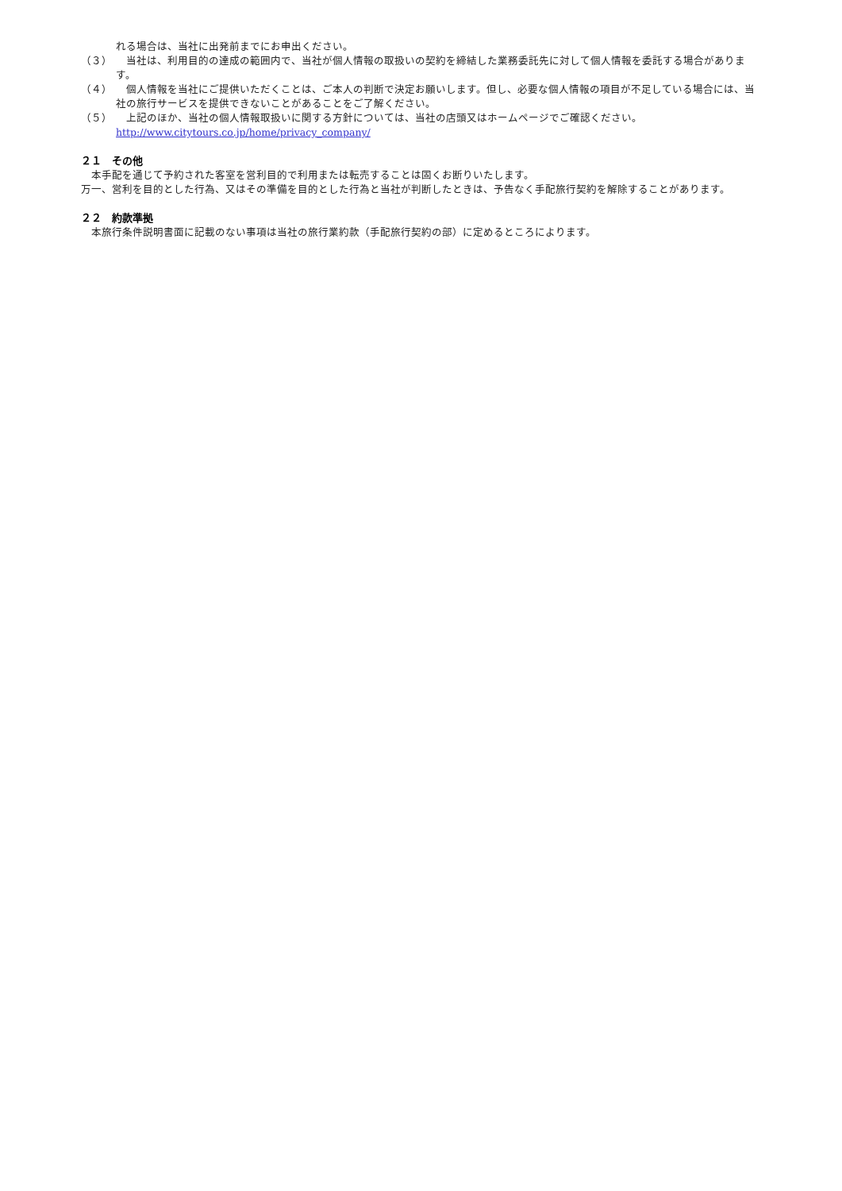れる場合は、当社に出発前までにお申出ください。
（３）　当社は、利用目的の達成の範囲内で、当社が個人情報の取扱いの契約を締結した業務委託先に対して個人情報を委託する場合があります。
（４）　個人情報を当社にご提供いただくことは、ご本人の判断で決定お願いします。但し、必要な個人情報の項目が不足している場合には、当社の旅行サービスを提供できないことがあることをご了解ください。
（５）　上記のほか、当社の個人情報取扱いに関する方針については、当社の店頭又はホームページでご確認ください。
http://www.citytours.co.jp/home/privacy_company/
２１　その他
　本手配を通じて予約された客室を営利目的で利用または転売することは固くお断りいたします。
万一、営利を目的とした行為、又はその準備を目的とした行為と当社が判断したときは、予告なく手配旅行契約を解除することがあります。
２２　約款準拠
　本旅行条件説明書面に記載のない事項は当社の旅行業約款（手配旅行契約の部）に定めるところによります。